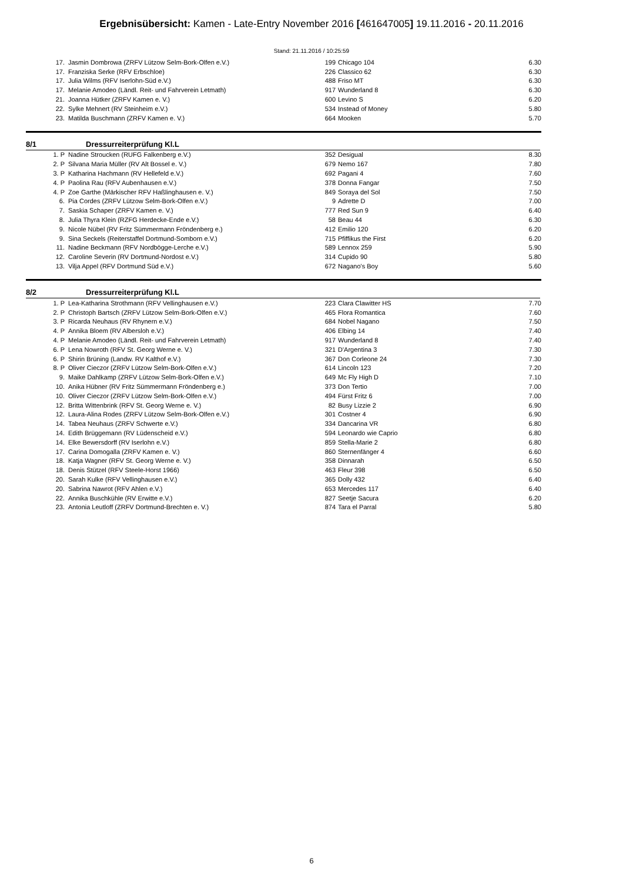Ergebnisübersicht: Kamen - Late-Entry November 2016 [461647005] 19.11.2016 - 20.11.2016
Stand: 21.11.2016 / 10:25:59
| 17. | Jasmin Dombrowa (ZRFV Lützow Selm-Bork-Olfen e.V.) | 199 | Chicago 104 | 6.30 |
| 17. | Franziska Serke (RFV Erbschloe) | 226 | Classico 62 | 6.30 |
| 17. | Julia Wilms (RFV Iserlohn-Süd e.V.) | 488 | Friso MT | 6.30 |
| 17. | Melanie Amodeo (Ländl. Reit- und Fahrverein Letmath) | 917 | Wunderland 8 | 6.30 |
| 21. | Joanna Hütker (ZRFV Kamen e. V.) | 600 | Levino S | 6.20 |
| 22. | Sylke Mehnert (RV Steinheim e.V.) | 534 | Instead of Money | 5.80 |
| 23. | Matilda Buschmann (ZRFV Kamen e. V.) | 664 | Mooken | 5.70 |
8/1 Dressurreiterprüfung Kl.L
| 1. P | Nadine Stroucken (RUFG Falkenberg e.V.) | 352 | Desigual | 8.30 |
| 2. P | Silvana Maria Müller (RV Alt Bossel e. V.) | 679 | Nemo 167 | 7.80 |
| 3. P | Katharina Hachmann (RV Hellefeld e.V.) | 692 | Pagani 4 | 7.60 |
| 4. P | Paolina Rau (RFV Aubenhausen e.V.) | 378 | Donna Fangar | 7.50 |
| 4. P | Zoe Garthe (Märkischer RFV Haßlinghausen e. V.) | 849 | Soraya del Sol | 7.50 |
| 6. | Pia Cordes (ZRFV Lützow Selm-Bork-Olfen e.V.) | 9 | Adrette D | 7.00 |
| 7. | Saskia Schaper (ZRFV Kamen e. V.) | 777 | Red Sun 9 | 6.40 |
| 8. | Julia Thyra Klein (RZFG Herdecke-Ende e.V.) | 58 | Beau 44 | 6.30 |
| 9. | Nicole Nübel (RV Fritz Sümmermann Fröndenberg e.) | 412 | Emilio 120 | 6.20 |
| 9. | Sina Seckels (Reiterstaffel Dortmund-Somborn e.V.) | 715 | Pfiffikus the First | 6.20 |
| 11. | Nadine Beckmann (RFV Nordbögge-Lerche e.V.) | 589 | Lennox 259 | 5.90 |
| 12. | Caroline Severin (RV Dortmund-Nordost e.V.) | 314 | Cupido 90 | 5.80 |
| 13. | Vilja Appel (RFV Dortmund Süd e.V.) | 672 | Nagano's Boy | 5.60 |
8/2 Dressurreiterprüfung Kl.L
| 1. P | Lea-Katharina Strothmann (RFV Vellinghausen e.V.) | 223 | Clara Clawitter HS | 7.70 |
| 2. P | Christoph Bartsch (ZRFV Lützow Selm-Bork-Olfen e.V.) | 465 | Flora Romantica | 7.60 |
| 3. P | Ricarda Neuhaus (RV Rhynern e.V.) | 684 | Nobel Nagano | 7.50 |
| 4. P | Annika Bloem (RV Albersloh e.V.) | 406 | Elbing 14 | 7.40 |
| 4. P | Melanie Amodeo (Ländl. Reit- und Fahrverein Letmath) | 917 | Wunderland 8 | 7.40 |
| 6. P | Lena Nowroth (RFV St. Georg Werne e. V.) | 321 | D'Argentina 3 | 7.30 |
| 6. P | Shirin Brüning (Landw. RV Kalthof e.V.) | 367 | Don Corleone 24 | 7.30 |
| 8. P | Oliver Cieczor (ZRFV Lützow Selm-Bork-Olfen e.V.) | 614 | Lincoln 123 | 7.20 |
| 9. | Maike Dahlkamp (ZRFV Lützow Selm-Bork-Olfen e.V.) | 649 | Mc Fly High D | 7.10 |
| 10. | Anika Hübner (RV Fritz Sümmermann Fröndenberg e.) | 373 | Don Tertio | 7.00 |
| 10. | Oliver Cieczor (ZRFV Lützow Selm-Bork-Olfen e.V.) | 494 | Fürst Fritz 6 | 7.00 |
| 12. | Britta Wittenbrink (RFV St. Georg Werne e. V.) | 82 | Busy Lizzie 2 | 6.90 |
| 12. | Laura-Alina Rodes (ZRFV Lützow Selm-Bork-Olfen e.V.) | 301 | Costner 4 | 6.90 |
| 14. | Tabea Neuhaus (ZRFV Schwerte e.V.) | 334 | Dancarina VR | 6.80 |
| 14. | Edith Brüggemann (RV Lüdenscheid e.V.) | 594 | Leonardo wie Caprio | 6.80 |
| 14. | Elke Bewersdorff (RV Iserlohn e.V.) | 859 | Stella-Marie 2 | 6.80 |
| 17. | Carina Domogalla (ZRFV Kamen e. V.) | 860 | Sternenfänger 4 | 6.60 |
| 18. | Katja Wagner (RFV St. Georg Werne e. V.) | 358 | Dinnarah | 6.50 |
| 18. | Denis Stützel (RFV Steele-Horst 1966) | 463 | Fleur 398 | 6.50 |
| 20. | Sarah Kulke (RFV Vellinghausen e.V.) | 365 | Dolly 432 | 6.40 |
| 20. | Sabrina Nawrot (RFV Ahlen e.V.) | 653 | Mercedes 117 | 6.40 |
| 22. | Annika Buschkühle (RV Erwitte e.V.) | 827 | Seetje Sacura | 6.20 |
| 23. | Antonia Leutloff (ZRFV Dortmund-Brechten e. V.) | 874 | Tara el Parral | 5.80 |
6